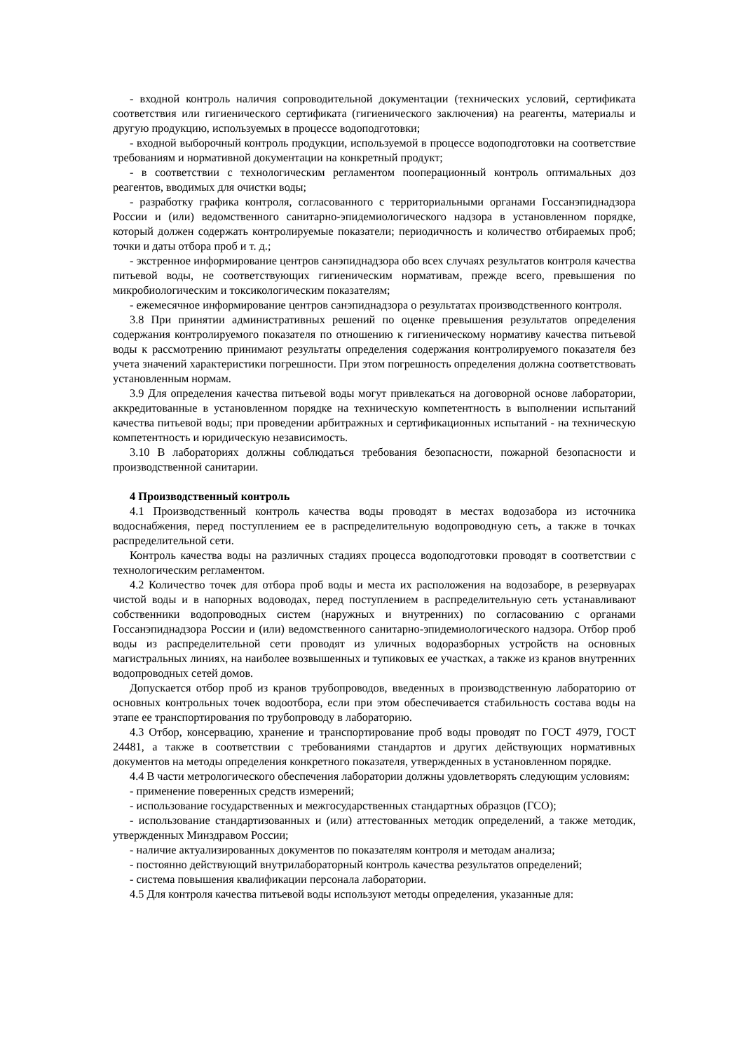- входной контроль наличия сопроводительной документации (технических условий, сертификата соответствия или гигиенического сертификата (гигиенического заключения) на реагенты, материалы и другую продукцию, используемых в процессе водоподготовки;
- входной выборочный контроль продукции, используемой в процессе водоподготовки на соответствие требованиям и нормативной документации на конкретный продукт;
- в соответствии с технологическим регламентом пооперационный контроль оптимальных доз реагентов, вводимых для очистки воды;
- разработку графика контроля, согласованного с территориальными органами Госсанэпиднадзора России и (или) ведомственного санитарно-эпидемиологического надзора в установленном порядке, который должен содержать контролируемые показатели; периодичность и количество отбираемых проб; точки и даты отбора проб и т. д.;
- экстренное информирование центров санэпиднадзора обо всех случаях результатов контроля качества питьевой воды, не соответствующих гигиеническим нормативам, прежде всего, превышения по микробиологическим и токсикологическим показателям;
- ежемесячное информирование центров санэпиднадзора о результатах производственного контроля.
3.8 При принятии административных решений по оценке превышения результатов определения содержания контролируемого показателя по отношению к гигиеническому нормативу качества питьевой воды к рассмотрению принимают результаты определения содержания контролируемого показателя без учета значений характеристики погрешности. При этом погрешность определения должна соответствовать установленным нормам.
3.9 Для определения качества питьевой воды могут привлекаться на договорной основе лаборатории, аккредитованные в установленном порядке на техническую компетентность в выполнении испытаний качества питьевой воды; при проведении арбитражных и сертификационных испытаний - на техническую компетентность и юридическую независимость.
3.10 В лабораториях должны соблюдаться требования безопасности, пожарной безопасности и производственной санитарии.
4 Производственный контроль
4.1 Производственный контроль качества воды проводят в местах водозабора из источника водоснабжения, перед поступлением ее в распределительную водопроводную сеть, а также в точках распределительной сети.
Контроль качества воды на различных стадиях процесса водоподготовки проводят в соответствии с технологическим регламентом.
4.2 Количество точек для отбора проб воды и места их расположения на водозаборе, в резервуарах чистой воды и в напорных водоводах, перед поступлением в распределительную сеть устанавливают собственники водопроводных систем (наружных и внутренних) по согласованию с органами Госсанэпиднадзора России и (или) ведомственного санитарно-эпидемиологического надзора. Отбор проб воды из распределительной сети проводят из уличных водоразборных устройств на основных магистральных линиях, на наиболее возвышенных и тупиковых ее участках, а также из кранов внутренних водопроводных сетей домов.
Допускается отбор проб из кранов трубопроводов, введенных в производственную лабораторию от основных контрольных точек водоотбора, если при этом обеспечивается стабильность состава воды на этапе ее транспортирования по трубопроводу в лабораторию.
4.3 Отбор, консервацию, хранение и транспортирование проб воды проводят по ГОСТ 4979, ГОСТ 24481, а также в соответствии с требованиями стандартов и других действующих нормативных документов на методы определения конкретного показателя, утвержденных в установленном порядке.
4.4 В части метрологического обеспечения лаборатории должны удовлетворять следующим условиям:
- применение поверенных средств измерений;
- использование государственных и межгосударственных стандартных образцов (ГСО);
- использование стандартизованных и (или) аттестованных методик определений, а также методик, утвержденных Минздравом России;
- наличие актуализированных документов по показателям контроля и методам анализа;
- постоянно действующий внутрилабораторный контроль качества результатов определений;
- система повышения квалификации персонала лаборатории.
4.5 Для контроля качества питьевой воды используют методы определения, указанные для: